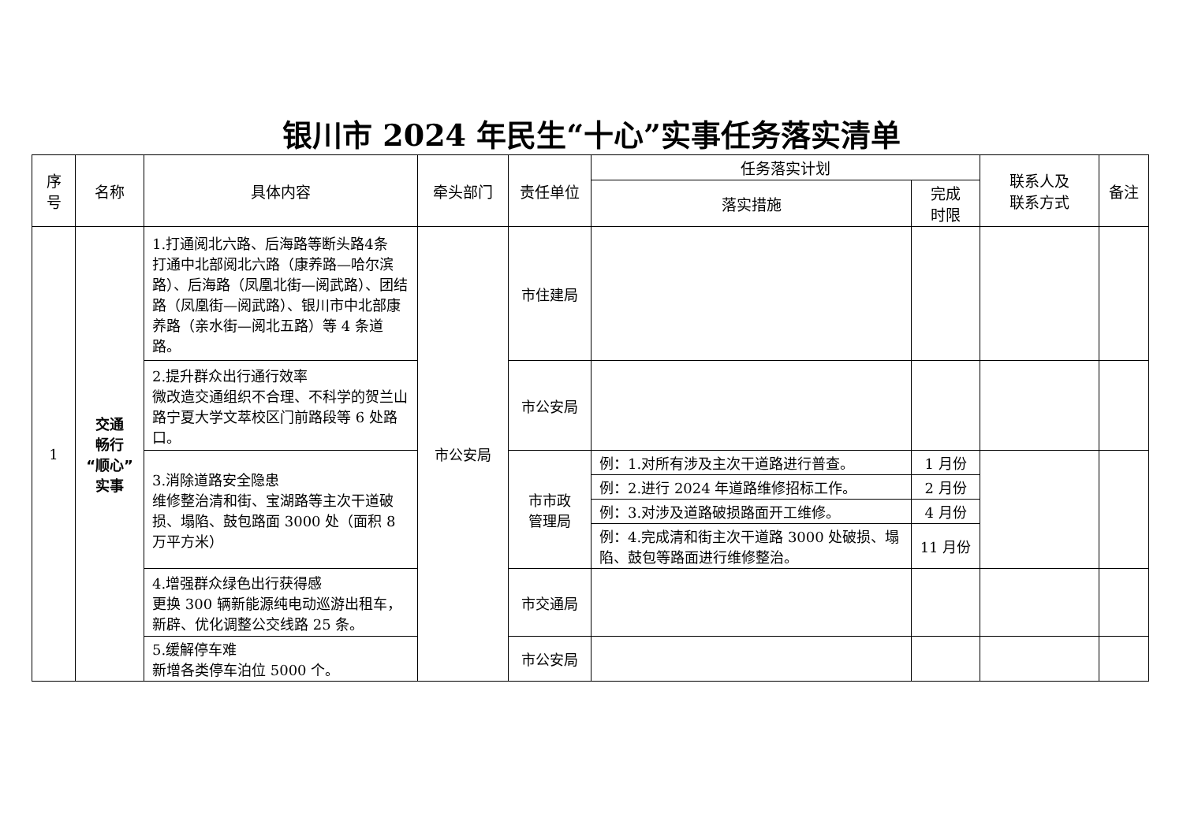银川市 2024 年民生“十心”实事任务落实清单
| 序号 | 名称 | 具体内容 | 牵头部门 | 责任单位 | 任务落实计划 | | 联系人及 联系方式 | 备注 |
| --- | --- | --- | --- | --- | --- | --- | --- | --- |
| | | | | | 落实措施 | 完成 时限 | | |
| 1 | 交通 畅行 “顺心” 实事 | 1.打通阅北六路、后海路等断头路4条 打通中北部阅北六路（康养路—哈尔滨路）、后海路（凤凰北街—阅武路）、团结路（凤凰街—阅武路）、银川市中北部康养路（亲水街—阅北五路）等 4 条道路。 | 市公安局 | 市住建局 | | | | |
| | | 2.提升群众出行通行效率 微改造交通组织不合理、不科学的贺兰山路宁夏大学文萃校区门前路段等 6 处路口。 | | 市公安局 | | | | |
| | | 3.消除道路安全隐患 维修整治清和街、宝湖路等主次干道破损、塌陷、鼓包路面 3000 处（面积 8 万平方米） | | 市市政 管理局 | 例：1.对所有涉及主次干道路进行普查。 | 1 月份 | | |
| | | | | | 例：2.进行 2024 年道路维修招标工作。 | 2 月份 | | |
| | | | | | 例：3.对涉及道路破损路面开工维修。 | 4 月份 | | |
| | | | | | 例：4.完成清和街主次干道路 3000 处破损、塌陷、鼓包等路面进行维修整治。 | 11 月份 | | |
| | | 4.增强群众绿色出行获得感 更换 300 辆新能源纯电动巡游出租车，新辟、优化调整公交线路 25 条。 | | 市交通局 | | | | |
| | | 5.缓解停车难 新增各类停车泊位 5000 个。 | | 市公安局 | | | | |